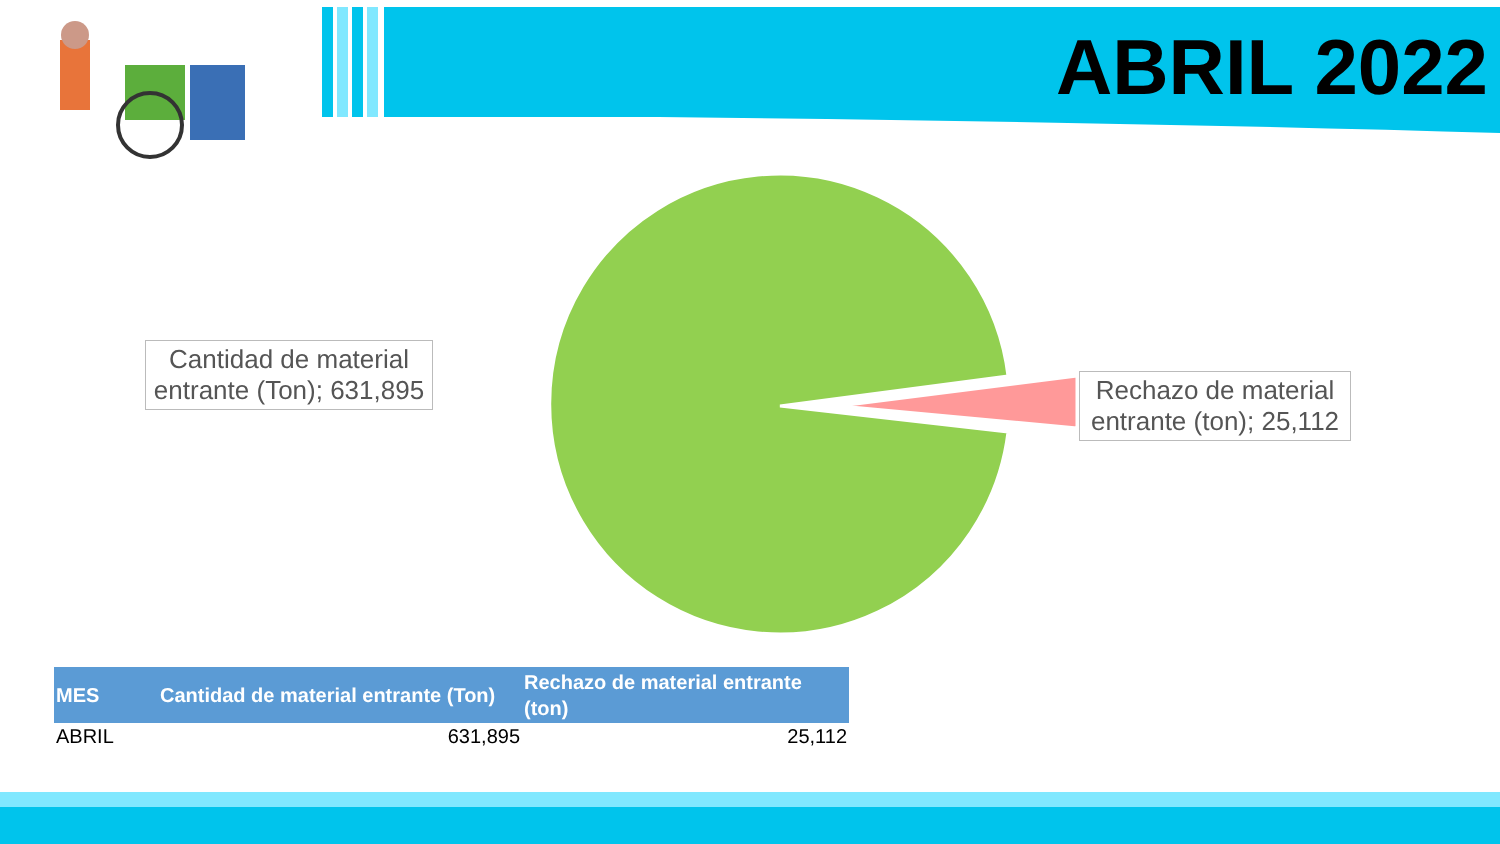ABRIL 2022
Cantidad de material entrante (Ton); 631,895
Rechazo de material entrante (ton); 25,112
| MES | Cantidad de material entrante (Ton) | Rechazo de material entrante (ton) |
| --- | --- | --- |
| ABRIL | 631,895 | 25,112 |